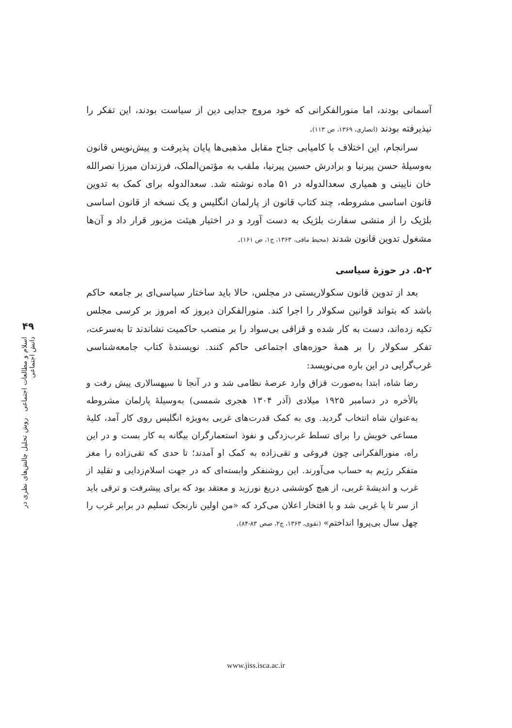آسمانی بودند، اما منورالفکرانی که خود مروج جدایی دین از سیاست بودند، این تفکر را نپذیرفته بودند (انصاری، ۱۳۶۹، ص ۱۱۳).
سرانجام، این اختلاف با کامیابی جناح مقابل مذهبی‌ها پایان پذیرفت و پیش‌نویس قانون به‌وسیلهٔ حسن پیرنیا و برادرش حسین پیرنیا، ملقب به مؤتمن‌الملک، فرزندان میرزا نصرالله خان نایینی و همیاری سعدالدوله در ۵۱ ماده نوشته شد. سعدالدوله برای کمک به تدوین قانون اساسی مشروطه، چند کتاب قانون از پارلمان انگلیس و یک نسخه از قانون اساسی بلژیک را از منشی سفارت بلژیک به دست آورد و در اختیار هیئت مزبور قرار داد و آن‌ها مشغول تدوین قانون شدند (محیط مافی، ۱۳۶۳، ج۱، ص ۱۶۱).
۵-۲. در حوزهٔ سیاسی
بعد از تدوین قانون سکولاریستی در مجلس، حالا باید ساختار سیاسی‌ای بر جامعه حاکم باشد که بتواند قوانین سکولار را اجرا کند. منورالفکران دیروز که امروز بر کرسی مجلس تکیه زده‌اند، دست به کار شده و قزاقی بی‌سواد را بر منصب حاکمیت نشاندند تا به‌سرعت، تفکر سکولار را بر همهٔ حوزه‌های اجتماعی حاکم کنند. نویسندهٔ کتاب جامعه‌شناسی غرب‌گرایی در این باره می‌نویسد:
رضا شاه، ابتدا به‌صورت قزاق وارد عرصهٔ نظامی شد و در آنجا تا سپهسالاری پیش رفت و بالأخره در دسامبر ۱۹۲۵ میلادی (آذر ۱۳۰۴ هجری شمسی) به‌وسیلهٔ پارلمان مشروطه به‌عنوان شاه انتخاب گردید. وی به کمک قدرت‌های غربی به‌ویژه انگلیس روی کار آمد، کلیهٔ مساعی خویش را برای تسلط غرب‌زدگی و نفوذ استعمارگران بیگانه به کار بست و در این راه، منورالفکرانی چون فروغی و تقی‌زاده به کمک او آمدند؛ تا حدی که تقی‌زاده را مغز متفکر رژیم به حساب می‌آورند. این روشنفکر وابسته‌ای که در جهت اسلام‌زدایی و تقلید از غرب و اندیشهٔ غربی، از هیچ کوششی دریغ نورزید و معتقد بود که برای پیشرفت و ترقی باید از سر تا پا غربی شد و با افتخار اعلان می‌کرد که «من اولین نارنجک تسلیم در برابر غرب را چهل سال بی‌پروا انداختم» (نقوی، ۱۳۶۳، ج۲، صص ۸۳-۸۴).
۴۹
اسلام و مطالعات اجتماعی روش تحلیل چالش‌های نظری در دانش اجتماعی
www.jiss.isca.ac.ir